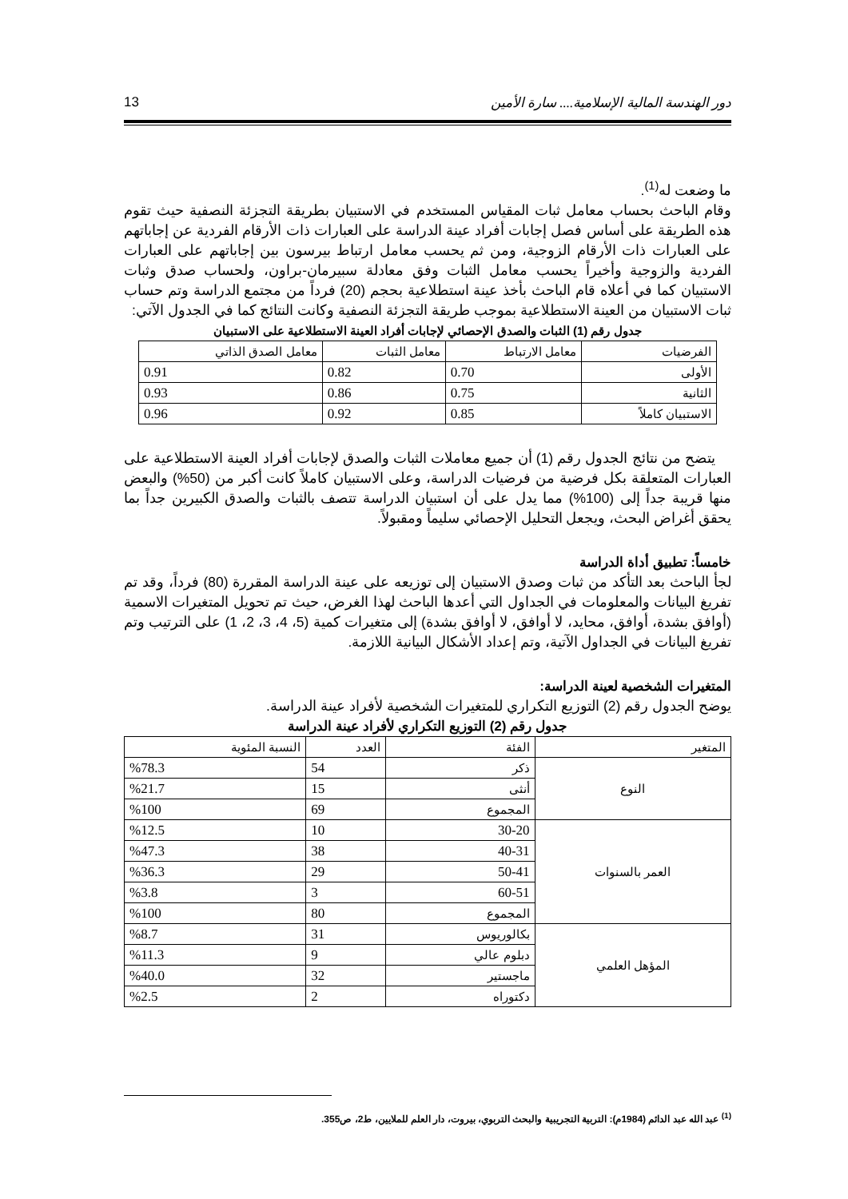دور الهندسة المالية الإسلامية.... سارة الأمين 13
ما وضعت له<sup>(1)</sup>.
وقام الباحث بحساب معامل ثبات المقياس المستخدم في الاستبيان بطريقة التجزئة النصفية حيث تقوم هذه الطريقة على أساس فصل إجابات أفراد عينة الدراسة على العبارات ذات الأرقام الفردية عن إجاباتهم على العبارات ذات الأرقام الزوجية، ومن ثم يحسب معامل ارتباط بيرسون بين إجاباتهم على العبارات الفردية والزوجية وأخيراً يحسب معامل الثبات وفق معادلة سبيرمان-براون، ولحساب صدق وثبات الاستبيان كما في أعلاه قام الباحث بأخذ عينة استطلاعية بحجم (20) فرداً من مجتمع الدراسة وتم حساب ثبات الاستبيان من العينة الاستطلاعية بموجب طريقة التجزئة النصفية وكانت النتائج كما في الجدول الآتي:
جدول رقم (1) الثبات والصدق الإحصائي لإجابات أفراد العينة الاستطلاعية على الاستبيان
| الفرضيات | معامل الارتباط | معامل الثبات | معامل الصدق الذاتي |
| --- | --- | --- | --- |
| الأولى | 0.70 | 0.82 | 0.91 |
| الثانية | 0.75 | 0.86 | 0.93 |
| الاستبيان كاملاً | 0.85 | 0.92 | 0.96 |
يتضح من نتائج الجدول رقم (1) أن جميع معاملات الثبات والصدق لإجابات أفراد العينة الاستطلاعية على العبارات المتعلقة بكل فرضية من فرضيات الدراسة، وعلى الاستبيان كاملاً كانت أكبر من (50%) والبعض منها قريبة جداً إلى (100%) مما يدل على أن استبيان الدراسة تتصف بالثبات والصدق الكبيرين جداً بما يحقق أغراض البحث، ويجعل التحليل الإحصائي سليماً ومقبولاً.
خامساً: تطبيق أداة الدراسة
لجأ الباحث بعد التأكد من ثبات وصدق الاستبيان إلى توزيعه على عينة الدراسة المقررة (80) فرداً، وقد تم تفريغ البيانات والمعلومات في الجداول التي أعدها الباحث لهذا الغرض، حيث تم تحويل المتغيرات الاسمية (أوافق بشدة، أوافق، محايد، لا أوافق، لا أوافق بشدة) إلى متغيرات كمية (5، 4، 3، 2، 1) على الترتيب وتم تفريغ البيانات في الجداول الآتية، وتم إعداد الأشكال البيانية اللازمة.
المتغيرات الشخصية لعينة الدراسة:
يوضح الجدول رقم (2) التوزيع التكراري للمتغيرات الشخصية لأفراد عينة الدراسة.
جدول رقم (2) التوزيع التكراري لأفراد عينة الدراسة
| المتغير | الفئة | العدد | النسبة المئوية |
| --- | --- | --- | --- |
| النوع | ذكر | 54 | %78.3 |
| | أنثى | 15 | %21.7 |
| | المجموع | 69 | %100 |
| العمر بالسنوات | 30-20 | 10 | %12.5 |
| | 40-31 | 38 | %47.3 |
| | 50-41 | 29 | %36.3 |
| | 60-51 | 3 | %3.8 |
| | المجموع | 80 | %100 |
| المؤهل العلمي | بكالوريوس | 31 | %8.7 |
| | دبلوم عالي | 9 | %11.3 |
| | ماجستير | 32 | %40.0 |
| | دكتوراه | 2 | %2.5 |
<sup>(1)</sup> عبد الله عبد الدائم (1984م): التربية التجريبية والبحث التربوي، بيروت، دار العلم للملايين، ط2، ص355.